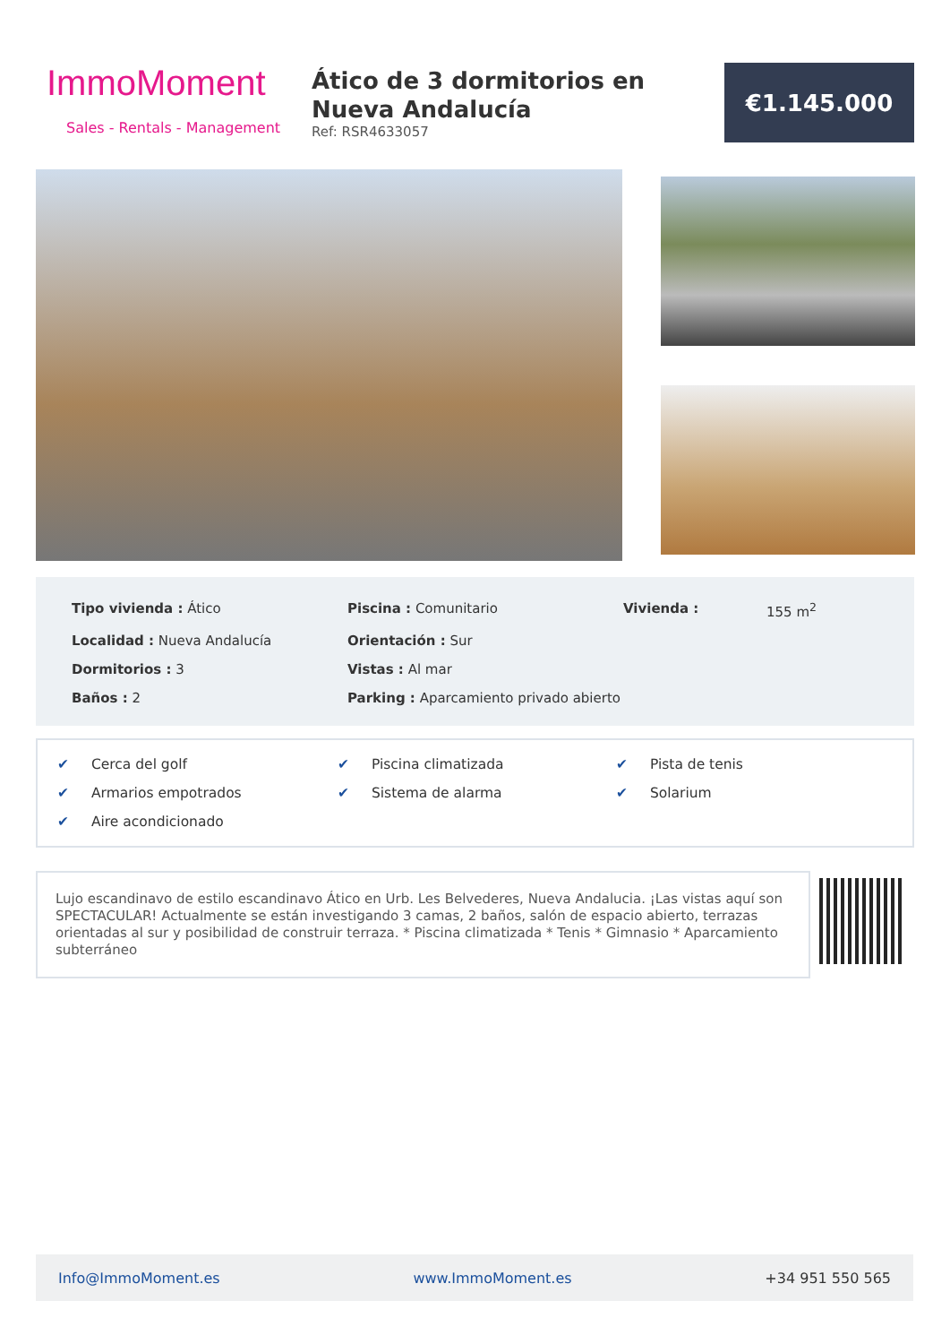ImmoMoment
Sales - Rentals - Management
Ático de 3 dormitorios en Nueva Andalucía
Ref: RSR4633057
€1.145.000
Tipo vivienda : Ático
Piscina : Comunitario
Vivienda :
155 m<sup>2</sup>
Localidad : Nueva Andalucía
Orientación : Sur
Dormitorios : 3
Vistas : Al mar
Baños : 2
Parking : Aparcamiento privado abierto
✔ Cerca del golf
✔ Piscina climatizada
✔ Pista de tenis
✔ Armarios empotrados
✔ Sistema de alarma
✔ Solarium
✔ Aire acondicionado
Lujo escandinavo de estilo escandinavo Ático en Urb. Les Belvederes, Nueva Andalucia. ¡Las vistas aquí son SPECTACULAR! Actualmente se están investigando 3 camas, 2 baños, salón de espacio abierto, terrazas orientadas al sur y posibilidad de construir terraza. * Piscina climatizada * Tenis * Gimnasio * Aparcamiento subterráneo
Info@ImmoMoment.es www.ImmoMoment.es +34 951 550 565